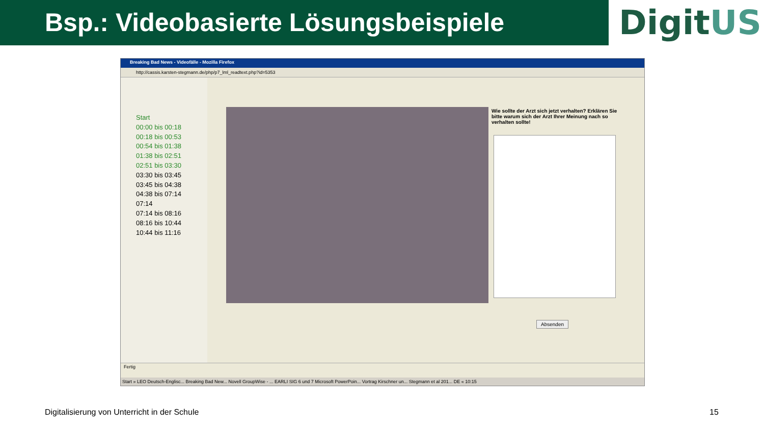Bsp.: Videobasierte Lösungsbeispiele
DigitUS
Breaking Bad News - Videofälle - Mozilla Firefox
http://cassis.karsten-stegmann.de/php/p7_lml_readtext.php?id=5353
Start
00:00 bis 00:18
00:18 bis 00:53
00:54 bis 01:38
01:38 bis 02:51
02:51 bis 03:30
03:30 bis 03:45
03:45 bis 04:38
04:38 bis 07:14
07:14
07:14 bis 08:16
08:16 bis 10:44
10:44 bis 11:16
Wie sollte der Arzt sich jetzt verhalten? Erklären Sie bitte warum sich der Arzt Ihrer Meinung nach so verhalten sollte!
Absenden
Fertig
Start » LEO Deutsch-Englisc... Breaking Bad New... Novell GroupWise - ... EARLI SIG 6 und 7 Microsoft PowerPoin... Vortrag Kirschner un... Stegmann et al 201... DE « 10:15
Digitalisierung von Unterricht in der Schule
15